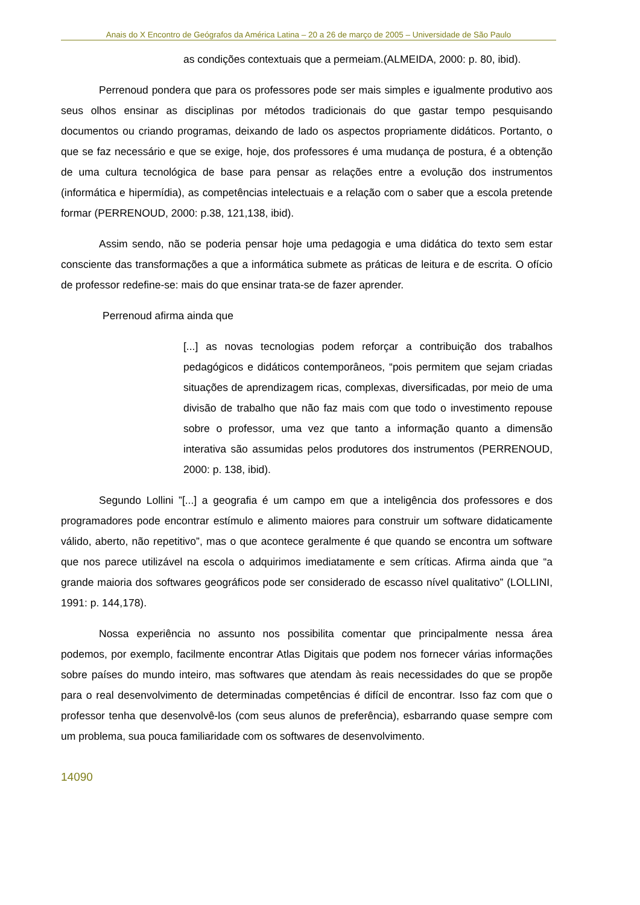Anais do X Encontro de Geógrafos da América Latina – 20 a 26 de março de 2005 – Universidade de São Paulo
as condições contextuais que a permeiam.(ALMEIDA, 2000: p. 80, ibid).
Perrenoud pondera que para os professores pode ser mais simples e igualmente produtivo aos seus olhos ensinar as disciplinas por métodos tradicionais do que gastar tempo pesquisando documentos ou criando programas, deixando de lado os aspectos propriamente didáticos. Portanto, o que se faz necessário e que se exige, hoje, dos professores é uma mudança de postura, é a obtenção de uma cultura tecnológica de base para pensar as relações entre a evolução dos instrumentos (informática e hipermídia), as competências intelectuais e a relação com o saber que a escola pretende formar (PERRENOUD, 2000: p.38, 121,138, ibid).
Assim sendo, não se poderia pensar hoje uma pedagogia e uma didática do texto sem estar consciente das transformações a que a informática submete as práticas de leitura e de escrita. O ofício de professor redefine-se: mais do que ensinar trata-se de fazer aprender.
Perrenoud afirma ainda que
[...] as novas tecnologias podem reforçar a contribuição dos trabalhos pedagógicos e didáticos contemporâneos, “pois permitem que sejam criadas situações de aprendizagem ricas, complexas, diversificadas, por meio de uma divisão de trabalho que não faz mais com que todo o investimento repouse sobre o professor, uma vez que tanto a informação quanto a dimensão interativa são assumidas pelos produtores dos instrumentos (PERRENOUD, 2000: p. 138, ibid).
Segundo Lollini ”[...] a geografia é um campo em que a inteligência dos professores e dos programadores pode encontrar estímulo e alimento maiores para construir um software didaticamente válido, aberto, não repetitivo”, mas o que acontece geralmente é que quando se encontra um software que nos parece utilizável na escola o adquirimos imediatamente e sem críticas. Afirma ainda que “a grande maioria dos softwares geográficos pode ser considerado de escasso nível qualitativo” (LOLLINI, 1991: p. 144,178).
Nossa experiência no assunto nos possibilita comentar que principalmente nessa área podemos, por exemplo, facilmente encontrar Atlas Digitais que podem nos fornecer várias informações sobre países do mundo inteiro, mas softwares que atendam às reais necessidades do que se propõe para o real desenvolvimento de determinadas competências é difícil de encontrar. Isso faz com que o professor tenha que desenvolvê-los (com seus alunos de preferência), esbarrando quase sempre com um problema, sua pouca familiaridade com os softwares de desenvolvimento.
14090